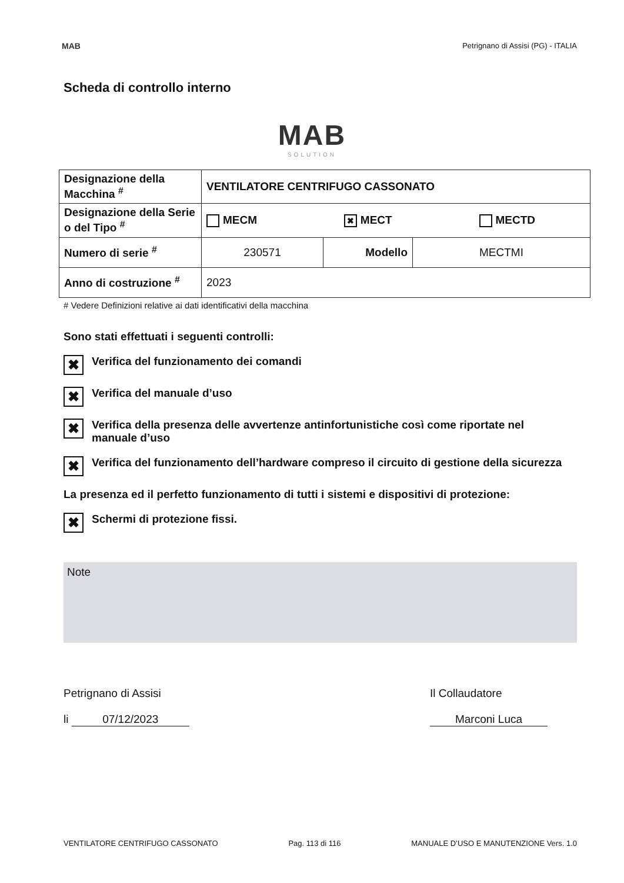MAB Petrignano di Assisi (PG) - ITALIA
Scheda di controllo interno
MAB
SOLUTION
| Designazione della Macchina <sup>#</sup> | VENTILATORE CENTRIFUGO CASSONATO | | |
| Designazione della Serie o del Tipo <sup>#</sup> | MECM ✖ MECT MECTD | | |
| Numero di serie <sup>#</sup> | 230571 | Modello | MECTMI |
| Anno di costruzione <sup>#</sup> | 2023 | | |
# Vedere Definizioni relative ai dati identificativi della macchina
Sono stati effettuati i seguenti controlli:
✖ Verifica del funzionamento dei comandi
✖ Verifica del manuale d’uso
✖ Verifica della presenza delle avvertenze antinfortunistiche così come riportate nel manuale d’uso
✖ Verifica del funzionamento dell’hardware compreso il circuito di gestione della sicurezza
La presenza ed il perfetto funzionamento di tutti i sistemi e dispositivi di protezione:
✖ Schermi di protezione fissi.
Note
Petrignano di Assisi
li 07/12/2023
Il Collaudatore
Marconi Luca
VENTILATORE CENTRIFUGO CASSONATO Pag. 113 di 116 MANUALE D’USO E MANUTENZIONE Vers. 1.0